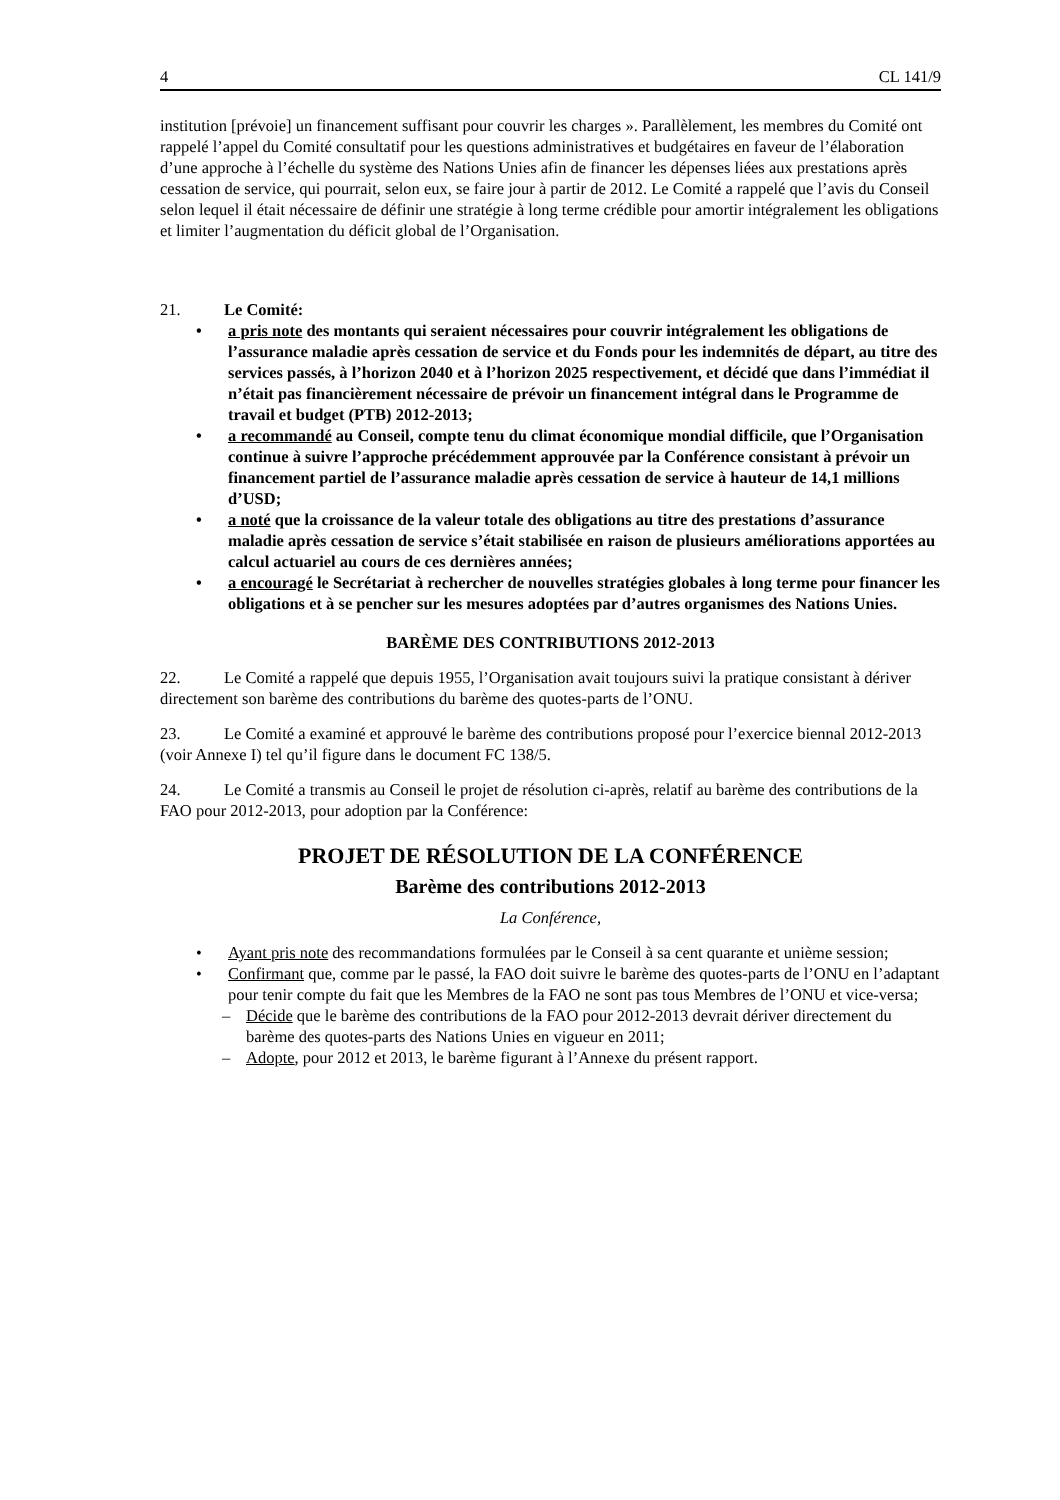4 CL 141/9
institution [prévoie] un financement suffisant pour couvrir les charges ». Parallèlement, les membres du Comité ont rappelé l’appel du Comité consultatif pour les questions administratives et budgétaires en faveur de l’élaboration d’une approche à l’échelle du système des Nations Unies afin de financer les dépenses liées aux prestations après cessation de service, qui pourrait, selon eux, se faire jour à partir de 2012. Le Comité a rappelé que l’avis du Conseil selon lequel il était nécessaire de définir une stratégie à long terme crédible pour amortir intégralement les obligations et limiter l’augmentation du déficit global de l’Organisation.
21. Le Comité:
• a pris note des montants qui seraient nécessaires pour couvrir intégralement les obligations de l’assurance maladie après cessation de service et du Fonds pour les indemnités de départ, au titre des services passés, à l’horizon 2040 et à l’horizon 2025 respectivement, et décidé que dans l’immédiat il n’était pas financièrement nécessaire de prévoir un financement intégral dans le Programme de travail et budget (PTB) 2012-2013;
• a recommandé au Conseil, compte tenu du climat économique mondial difficile, que l’Organisation continue à suivre l’approche précédemment approuvée par la Conférence consistant à prévoir un financement partiel de l’assurance maladie après cessation de service à hauteur de 14,1 millions d’USD;
• a noté que la croissance de la valeur totale des obligations au titre des prestations d’assurance maladie après cessation de service s’était stabilisée en raison de plusieurs améliorations apportées au calcul actuariel au cours de ces dernières années;
• a encouragé le Secrétariat à rechercher de nouvelles stratégies globales à long terme pour financer les obligations et à se pencher sur les mesures adoptées par d’autres organismes des Nations Unies.
BARÈME DES CONTRIBUTIONS 2012-2013
22. Le Comité a rappelé que depuis 1955, l’Organisation avait toujours suivi la pratique consistant à dériver directement son barème des contributions du barème des quotes-parts de l’ONU.
23. Le Comité a examiné et approuvé le barème des contributions proposé pour l’exercice biennal 2012-2013 (voir Annexe I) tel qu’il figure dans le document FC 138/5.
24. Le Comité a transmis au Conseil le projet de résolution ci-après, relatif au barème des contributions de la FAO pour 2012-2013, pour adoption par la Conférence:
PROJET DE RÉSOLUTION DE LA CONFÉRENCE
Barème des contributions 2012-2013
La Conférence,
• Ayant pris note des recommandations formulées par le Conseil à sa cent quarante et unième session;
• Confirmant que, comme par le passé, la FAO doit suivre le barème des quotes-parts de l’ONU en l’adaptant pour tenir compte du fait que les Membres de la FAO ne sont pas tous Membres de l’ONU et vice-versa;
– Décide que le barème des contributions de la FAO pour 2012-2013 devrait dériver directement du barème des quotes-parts des Nations Unies en vigueur en 2011;
– Adopte, pour 2012 et 2013, le barème figurant à l’Annexe du présent rapport.